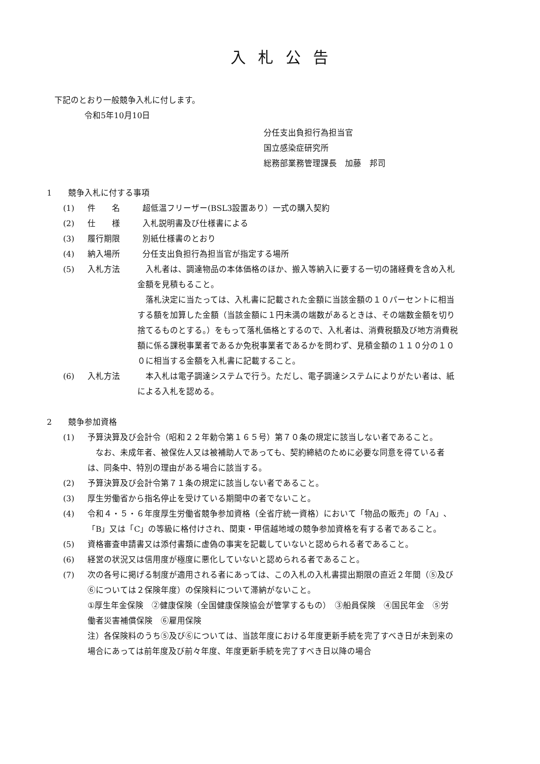入札公告
下記のとおり一般競争入札に付します。
令和5年10月10日
分任支出負担行為担当官
国立感染症研究所
総務部業務管理課長　加藤　邦司
1　　競争入札に付する事項
(1) 件　　名 超低温フリーザー(BSL3設置あり）一式の購入契約
(2) 仕　　様 入札説明書及び仕様書による
(3) 履行期限 別紙仕様書のとおり
(4) 納入場所 分任支出負担行為担当官が指定する場所
(5) 入札方法　入札者は、調達物品の本体価格のほか、搬入等納入に要する一切の諸経費を含め入札金額を見積もること。
　落札決定に当たっては、入札書に記載された金額に当該金額の１０パーセントに相当する額を加算した金額（当該金額に１円未満の端数があるときは、その端数金額を切り捨てるものとする。）をもって落札価格とするので、入札者は、消費税額及び地方消費税額に係る課税事業者であるか免税事業者であるかを問わず、見積金額の１１０分の１００に相当する金額を入札書に記載すること。
(6) 入札方法　本入札は電子調達システムで行う。ただし、電子調達システムによりがたい者は、紙による入札を認める。
2　　競争参加資格
(1) 予算決算及び会計令（昭和２２年勅令第１６５号）第７０条の規定に該当しない者であること。
　なお、未成年者、被保佐人又は被補助人であっても、契約締結のために必要な同意を得ている者は、同条中、特別の理由がある場合に該当する。
(2) 予算決算及び会計令第７１条の規定に該当しない者であること。
(3) 厚生労働省から指名停止を受けている期間中の者でないこと。
(4) 令和４・５・６年度厚生労働省競争参加資格（全省庁統一資格）において「物品の販売」の「A」、「B」又は「C」の等級に格付けされ、関東・甲信越地域の競争参加資格を有する者であること。
(5) 資格審査申請書又は添付書類に虚偽の事実を記載していないと認められる者であること。
(6) 経営の状況又は信用度が極度に悪化していないと認められる者であること。
(7) 次の各号に掲げる制度が適用される者にあっては、この入札の入札書提出期限の直近２年間（⑤及び⑥については２保険年度）の保険料について滞納がないこと。
①厚生年金保険　②健康保険（全国健康保険協会が管掌するもの）　③船員保険　④国民年金　⑤労働者災害補償保険　⑥雇用保険
注）各保険料のうち⑤及び⑥については、当該年度における年度更新手続を完了すべき日が未到来の場合にあっては前年度及び前々年度、年度更新手続を完了すべき日以降の場合